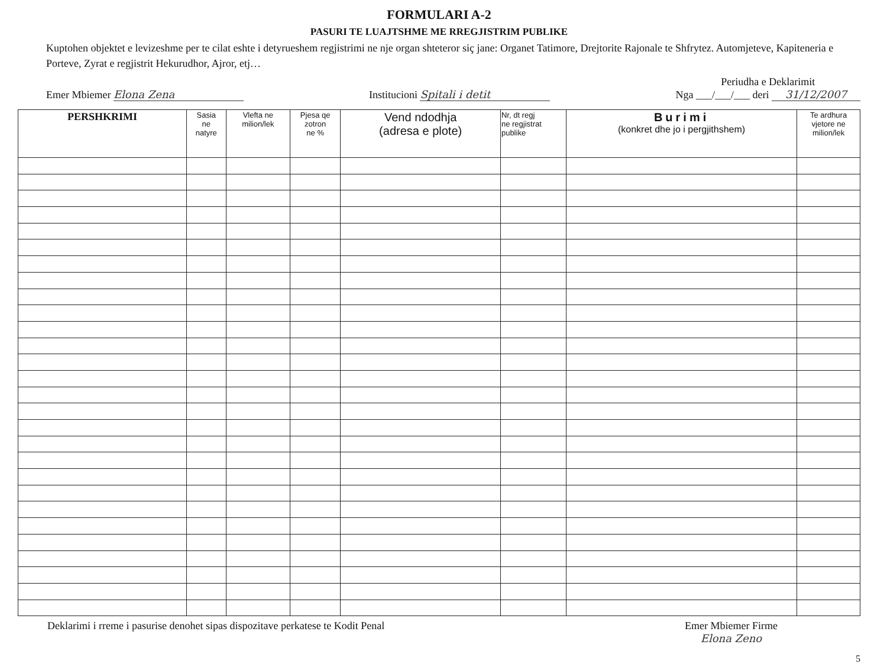FORMULARI A-2
PASURI TE LUAJTSHME ME RREGJISTRIM PUBLIKE
Kuptohen objektet e levizeshme per te cilat eshte i detyrueshem regjistrimi ne nje organ shteteror siç jane: Organet Tatimore, Drejtorite Rajonale te Shfrytez. Automjeteve, Kapiteneria e Porteve, Zyrat e regjistrit Hekurudhor, Ajror, etj…
Emer Mbiemer Elona Zena Institucioni Spitali i detit Periudha e Deklarimit
Nga ___/___/___ deri 31/12/2007
| PERSHKRIMI | Sasia ne natyre | Vlefta ne milion/lek | Pjesa qe zotron ne % | Vend ndodhja (adresa e plote) | Nr, dt regj ne regjistrat publike | Burimi (konkret dhe jo i pergjithshem) | Te ardhura vjetore ne milion/lek |
| --- | --- | --- | --- | --- | --- | --- | --- |
Deklarimi i rreme i pasurise denohet sipas dispozitave perkatese te Kodit Penal Emer Mbiemer Firme
Elona Zeno
5